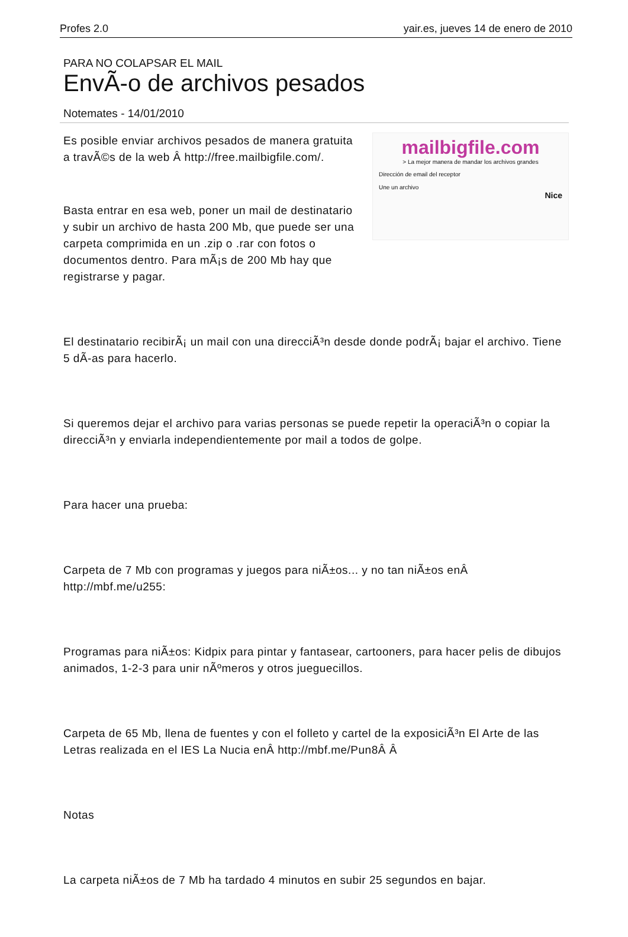Profes 2.0 yair.es, jueves 14 de enero de 2010
PARA NO COLAPSAR EL MAIL
EnvÃ-o de archivos pesados
Notemates - 14/01/2010
Es posible enviar archivos pesados de manera gratuita a travÃ©s de la web Â http://free.mailbigfile.com/.
Basta entrar en esa web, poner un mail de destinatario y subir un archivo de hasta 200 Mb, que puede ser una carpeta comprimida en un .zip o .rar con fotos o documentos dentro. Para mÃ¡s de 200 Mb hay que registrarse y pagar.
mailbigfile.com
> La mejor manera de mandar los archivos grandes
Dirección de email del receptor
Une un archivo
Nice
El destinatario recibirÃ¡ un mail con una direcciÃ³n desde donde podrÃ¡ bajar el archivo. Tiene 5 dÃ-as para hacerlo.
Si queremos dejar el archivo para varias personas se puede repetir la operaciÃ³n o copiar la direcciÃ³n y enviarla independientemente por mail a todos de golpe.
Para hacer una prueba:
Carpeta de 7 Mb con programas y juegos para niÃ±os... y no tan niÃ±os enÂ http://mbf.me/u255:
Programas para niÃ±os: Kidpix para pintar y fantasear, cartooners, para hacer pelis de dibujos animados, 1-2-3 para unir nÃºmeros y otros jueguecillos.
Carpeta de 65 Mb, llena de fuentes y con el folleto y cartel de la exposiciÃ³n El Arte de las Letras realizada en el IES La Nucia enÂ http://mbf.me/Pun8Â Â
Notas
La carpeta niÃ±os de 7 Mb ha tardado 4 minutos en subir 25 segundos en bajar.